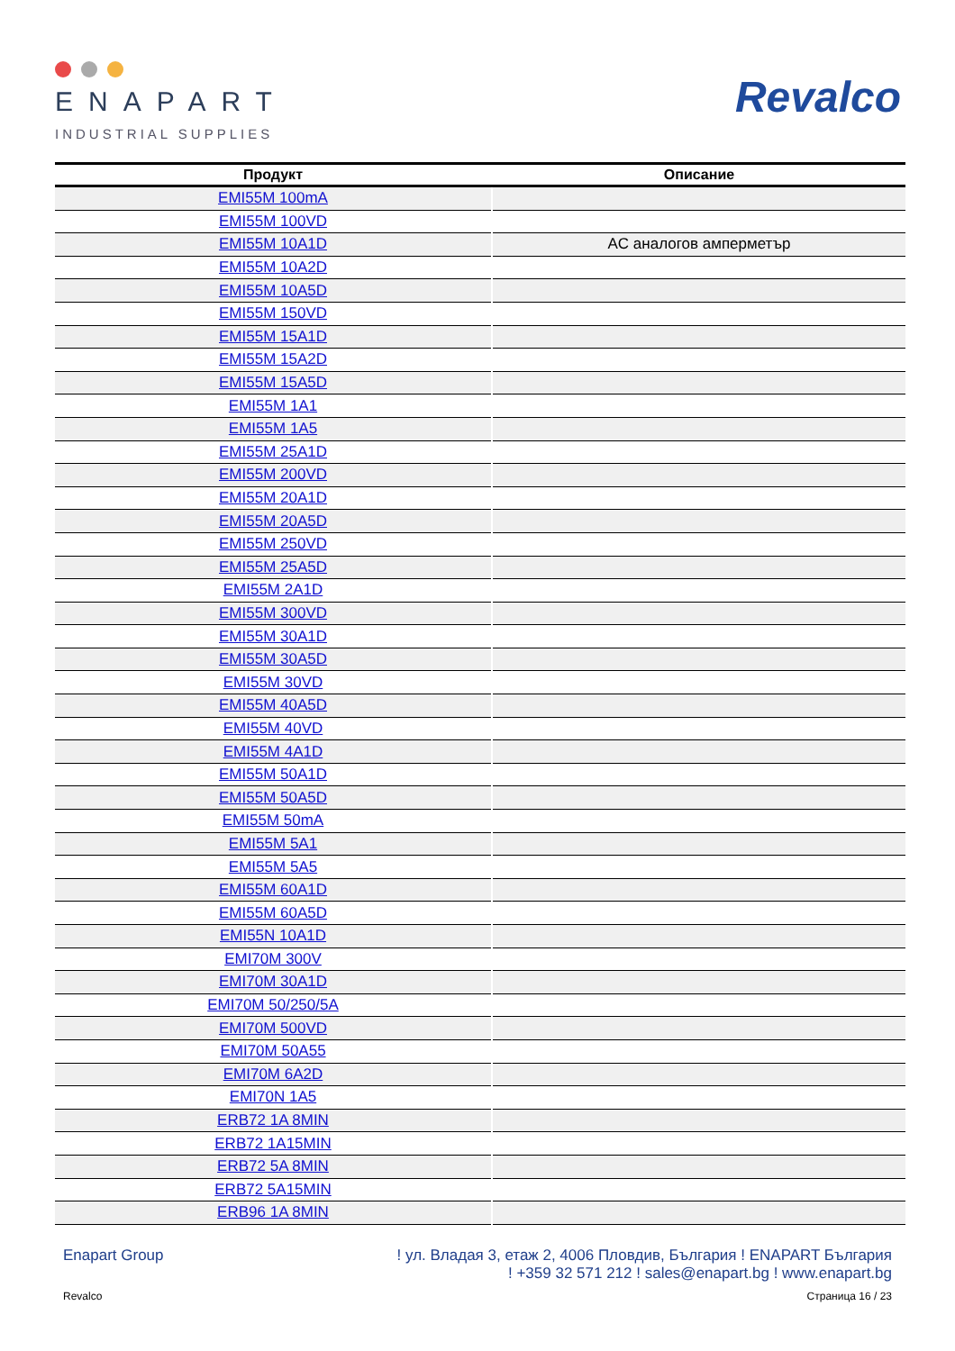ENAPART
INDUSTRIAL SUPPLIES
Revalco
| Продукт | Описание |
| --- | --- |
| EMI55M 100mA | |
| EMI55M 100VD | |
| EMI55M 10A1D | AC аналогов амперметър |
| EMI55M 10A2D | |
| EMI55M 10A5D | |
| EMI55M 150VD | |
| EMI55M 15A1D | |
| EMI55M 15A2D | |
| EMI55M 15A5D | |
| EMI55M 1A1 | |
| EMI55M 1A5 | |
| EMI55M 25A1D | |
| EMI55M 200VD | |
| EMI55M 20A1D | |
| EMI55M 20A5D | |
| EMI55M 250VD | |
| EMI55M 25A5D | |
| EMI55M 2A1D | |
| EMI55M 300VD | |
| EMI55M 30A1D | |
| EMI55M 30A5D | |
| EMI55M 30VD | |
| EMI55M 40A5D | |
| EMI55M 40VD | |
| EMI55M 4A1D | |
| EMI55M 50A1D | |
| EMI55M 50A5D | |
| EMI55M 50mA | |
| EMI55M 5A1 | |
| EMI55M 5A5 | |
| EMI55M 60A1D | |
| EMI55M 60A5D | |
| EMI55N 10A1D | |
| EMI70M 300V | |
| EMI70M 30A1D | |
| EMI70M 50/250/5A | |
| EMI70M 500VD | |
| EMI70M 50A55 | |
| EMI70M 6A2D | |
| EMI70N 1A5 | |
| ERB72 1A 8MIN | |
| ERB72 1A15MIN | |
| ERB72 5A 8MIN | |
| ERB72 5A15MIN | |
| ERB96 1A 8MIN | |
Enapart Group ! ул. Владая 3, етаж 2, 4006 Пловдив, България ! ENAPART България
! +359 32 571 212 ! sales@enapart.bg ! www.enapart.bg
Revalco Страница 16 / 23